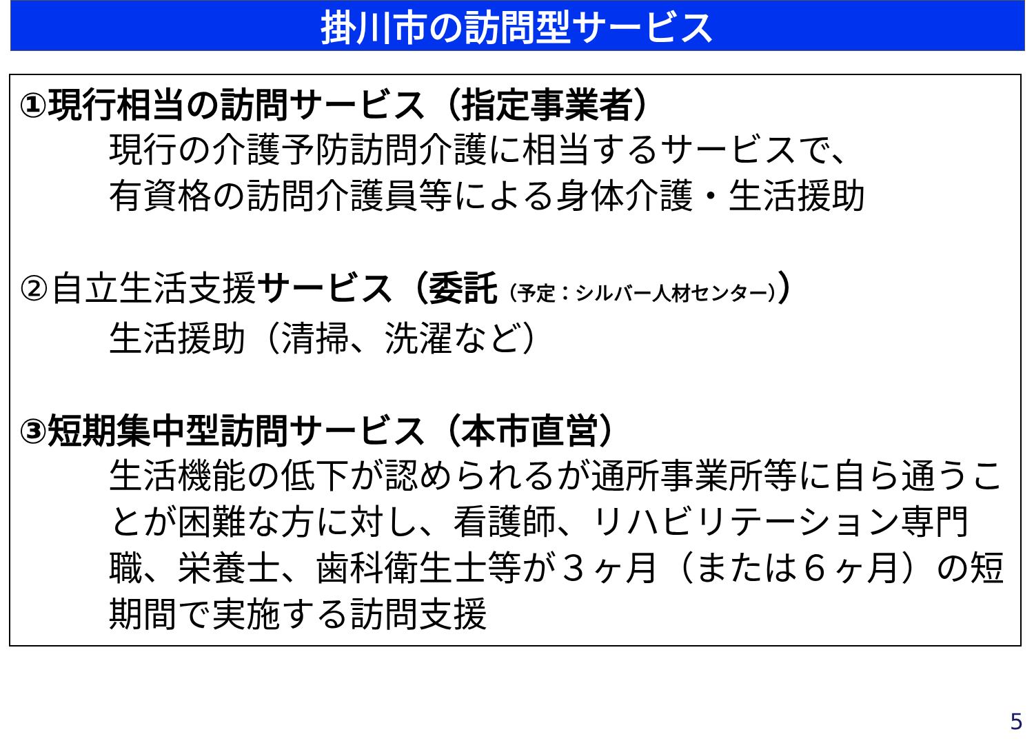掛川市の訪問型サービス
①現行相当の訪問サービス（指定事業者）
現行の介護予防訪問介護に相当するサービスで、
有資格の訪問介護員等による身体介護・生活援助
②自立生活支援サービス（委託（予定：シルバー人材センター））
生活援助（清掃、洗濯など）
③短期集中型訪問サービス（本市直営）
生活機能の低下が認められるが通所事業所等に自ら通うことが困難な方に対し、看護師、リハビリテーション専門職、栄養士、歯科衛生士等が３ヶ月（または６ヶ月）の短期間で実施する訪問支援
5